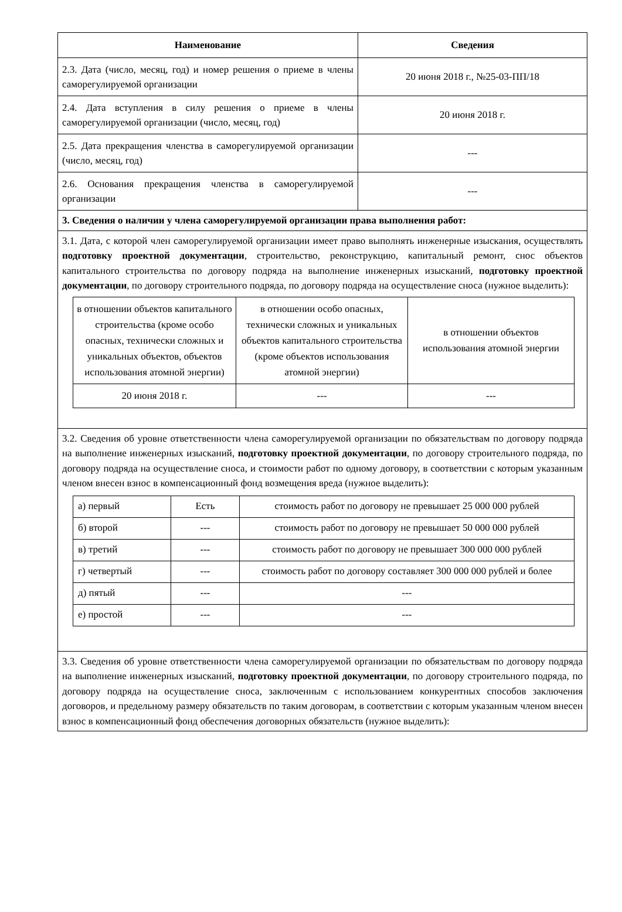| Наименование | Сведения |
| --- | --- |
| 2.3. Дата (число, месяц, год) и номер решения о приеме в члены саморегулируемой организации | 20 июня 2018 г., №25-03-ПП/18 |
| 2.4. Дата вступления в силу решения о приеме в члены саморегулируемой организации (число, месяц, год) | 20 июня 2018 г. |
| 2.5. Дата прекращения членства в саморегулируемой организации (число, месяц, год) | --- |
| 2.6. Основания прекращения членства в саморегулируемой организации | --- |
| 3. Сведения о наличии у члена саморегулируемой организации права выполнения работ: | |
| 3.1. Дата, с которой член саморегулируемой организации имеет право выполнять инженерные изыскания, осуществлять подготовку проектной документации , строительство, реконструкцию, капитальный ремонт, снос объектов капитального строительства по договору подряда на выполнение инженерных изысканий, подготовку проектной документации , по договору строительного подряда, по договору подряда на осуществление сноса (нужное выделить): / в отношении объектов капитального строительства (кроме особо опасных, технически сложных и уникальных объектов, объектов использования атомной энергии) / в отношении особо опасных, технически сложных и уникальных объектов капитального строительства (кроме объектов использования атомной энергии) / в отношении объектов использования атомной энергии / / 20 июня 2018 г. / --- / --- / | |
| 3.2. Сведения об уровне ответственности члена саморегулируемой организации по обязательствам по договору подряда на выполнение инженерных изысканий, подготовку проектной документации , по договору строительного подряда, по договору подряда на осуществление сноса, и стоимости работ по одному договору, в соответствии с которым указанным членом внесен взнос в компенсационный фонд возмещения вреда (нужное выделить): / а) первый / Есть / стоимость работ по договору не превышает 25 000 000 рублей / / б) второй / --- / стоимость работ по договору не превышает 50 000 000 рублей / / в) третий / --- / стоимость работ по договору не превышает 300 000 000 рублей / / г) четвертый / --- / стоимость работ по договору составляет 300 000 000 рублей и более / / д) пятый / --- / --- / / е) простой / --- / --- / | |
| 3.3. Сведения об уровне ответственности члена саморегулируемой организации по обязательствам по договору подряда на выполнение инженерных изысканий, подготовку проектной документации , по договору строительного подряда, по договору подряда на осуществление сноса, заключенным с использованием конкурентных способов заключения договоров, и предельному размеру обязательств по таким договорам, в соответствии с которым указанным членом внесен взнос в компенсационный фонд обеспечения договорных обязательств (нужное выделить): | |